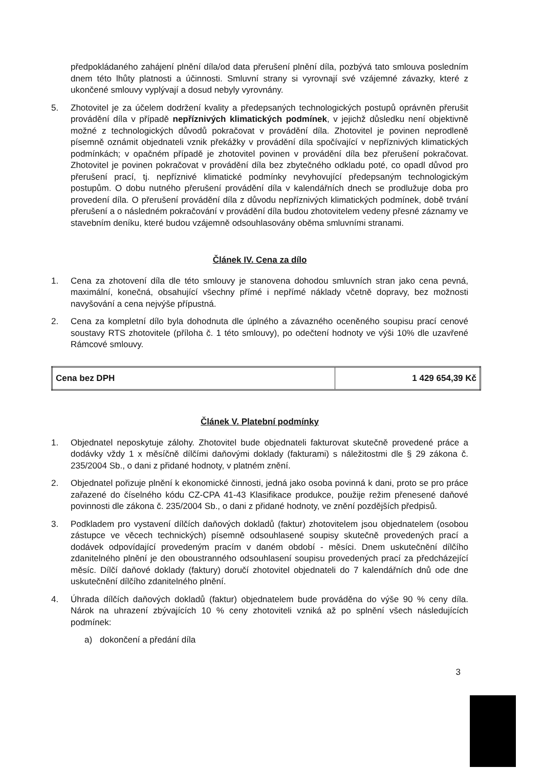předpokládaného zahájení plnění díla/od data přerušení plnění díla, pozbývá tato smlouva posledním dnem této lhůty platnosti a účinnosti. Smluvní strany si vyrovnají své vzájemné závazky, které z ukončené smlouvy vyplývají a dosud nebyly vyrovnány.
5. Zhotovitel je za účelem dodržení kvality a předepsaných technologických postupů oprávněn přerušit provádění díla v případě nepříznivých klimatických podmínek, v jejichž důsledku není objektivně možné z technologických důvodů pokračovat v provádění díla. Zhotovitel je povinen neprodleně písemně oznámit objednateli vznik překážky v provádění díla spočívající v nepříznivých klimatických podmínkách; v opačném případě je zhotovitel povinen v provádění díla bez přerušení pokračovat. Zhotovitel je povinen pokračovat v provádění díla bez zbytečného odkladu poté, co opadl důvod pro přerušení prací, tj. nepříznivé klimatické podmínky nevyhovující předepsaným technologickým postupům. O dobu nutného přerušení provádění díla v kalendářních dnech se prodlužuje doba pro provedení díla. O přerušení provádění díla z důvodu nepříznivých klimatických podmínek, době trvání přerušení a o následném pokračování v provádění díla budou zhotovitelem vedeny přesné záznamy ve stavebním deníku, které budou vzájemně odsouhlasovány oběma smluvními stranami.
Článek IV. Cena za dílo
1. Cena za zhotovení díla dle této smlouvy je stanovena dohodou smluvních stran jako cena pevná, maximální, konečná, obsahující všechny přímé i nepřímé náklady včetně dopravy, bez možnosti navyšování a cena nejvýše přípustná.
2. Cena za kompletní dílo byla dohodnuta dle úplného a závazného oceněného soupisu prací cenové soustavy RTS zhotovitele (příloha č. 1 této smlouvy), po odečtení hodnoty ve výši 10% dle uzavřené Rámcové smlouvy.
| Cena bez DPH | 1 429 654,39 Kč |
Článek V. Platební podmínky
1. Objednatel neposkytuje zálohy. Zhotovitel bude objednateli fakturovat skutečně provedené práce a dodávky vždy 1 x měsíčně dílčími daňovými doklady (fakturami) s náležitostmi dle § 29 zákona č. 235/2004 Sb., o dani z přidané hodnoty, v platném znění.
2. Objednatel pořizuje plnění k ekonomické činnosti, jedná jako osoba povinná k dani, proto se pro práce zařazené do číselného kódu CZ-CPA 41-43 Klasifikace produkce, použije režim přenesené daňové povinnosti dle zákona č. 235/2004 Sb., o dani z přidané hodnoty, ve znění pozdějších předpisů.
3. Podkladem pro vystavení dílčích daňových dokladů (faktur) zhotovitelem jsou objednatelem (osobou zástupce ve věcech technických) písemně odsouhlasené soupisy skutečně provedených prací a dodávek odpovídající provedeným pracím v daném období - měsíci. Dnem uskutečnění dílčího zdanitelného plnění je den oboustranného odsouhlasení soupisu provedených prací za předcházející měsíc. Dílčí daňové doklady (faktury) doručí zhotovitel objednateli do 7 kalendářních dnů ode dne uskutečnění dílčího zdanitelného plnění.
4. Úhrada dílčích daňových dokladů (faktur) objednatelem bude prováděna do výše 90 % ceny díla. Nárok na uhrazení zbývajících 10 % ceny zhotoviteli vzniká až po splnění všech následujících podmínek:
a) dokončení a předání díla
3